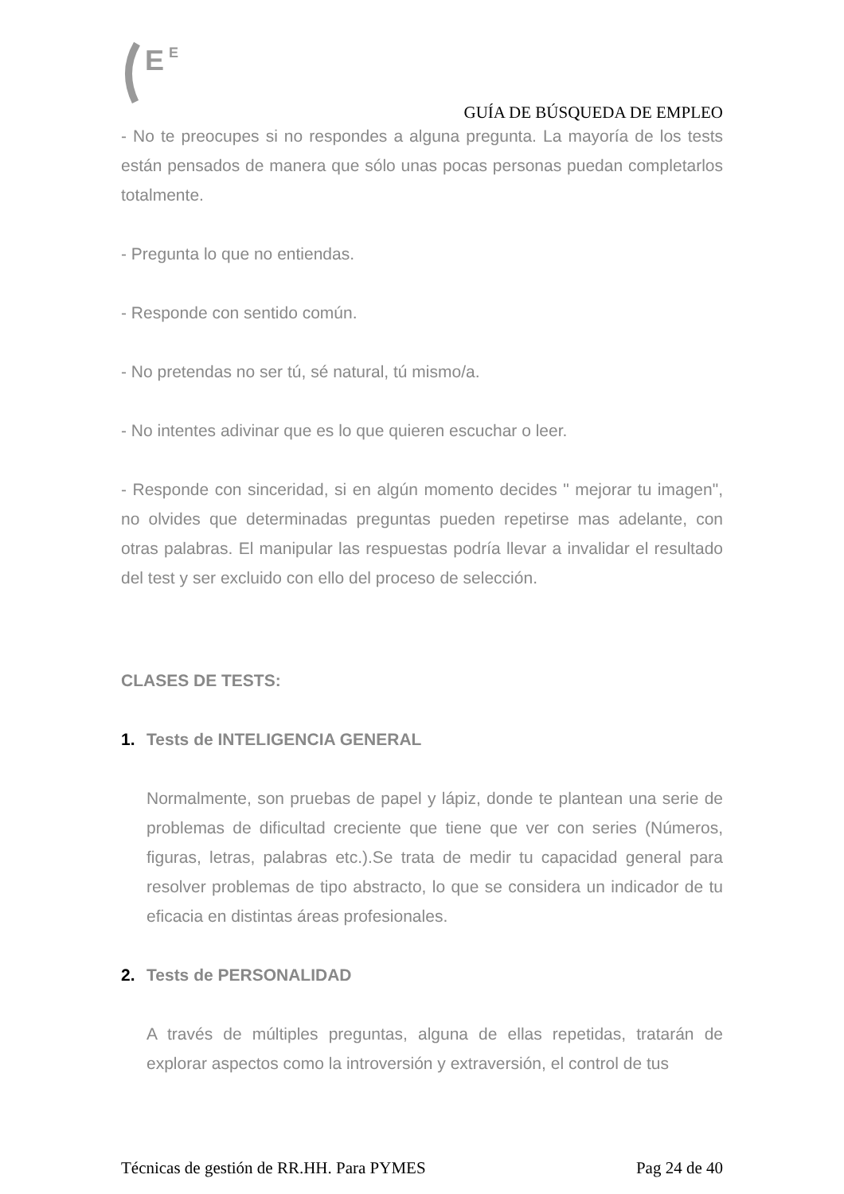E
E
GUÍA DE BÚSQUEDA DE EMPLEO
- No te preocupes si no respondes a alguna pregunta. La mayoría de los tests están pensados de manera que sólo unas pocas personas puedan completarlos totalmente.
- Pregunta lo que no entiendas.
- Responde con sentido común.
- No pretendas no ser tú, sé natural, tú mismo/a.
- No intentes adivinar que es lo que quieren escuchar o leer.
- Responde con sinceridad, si en algún momento decides " mejorar tu imagen", no olvides que determinadas preguntas pueden repetirse mas adelante, con otras palabras. El manipular las respuestas podría llevar a invalidar el resultado del test y ser excluido con ello del proceso de selección.
CLASES DE TESTS:
1. Tests de INTELIGENCIA GENERAL
Normalmente, son pruebas de papel y lápiz, donde te plantean una serie de problemas de dificultad creciente que tiene que ver con series (Números, figuras, letras, palabras etc.).Se trata de medir tu capacidad general para resolver problemas de tipo abstracto, lo que se considera un indicador de tu eficacia en distintas áreas profesionales.
2. Tests de PERSONALIDAD
A través de múltiples preguntas, alguna de ellas repetidas, tratarán de explorar aspectos como la introversión y extraversión, el control de tus
Técnicas de gestión de RR.HH. Para PYMES Pag 24 de 40